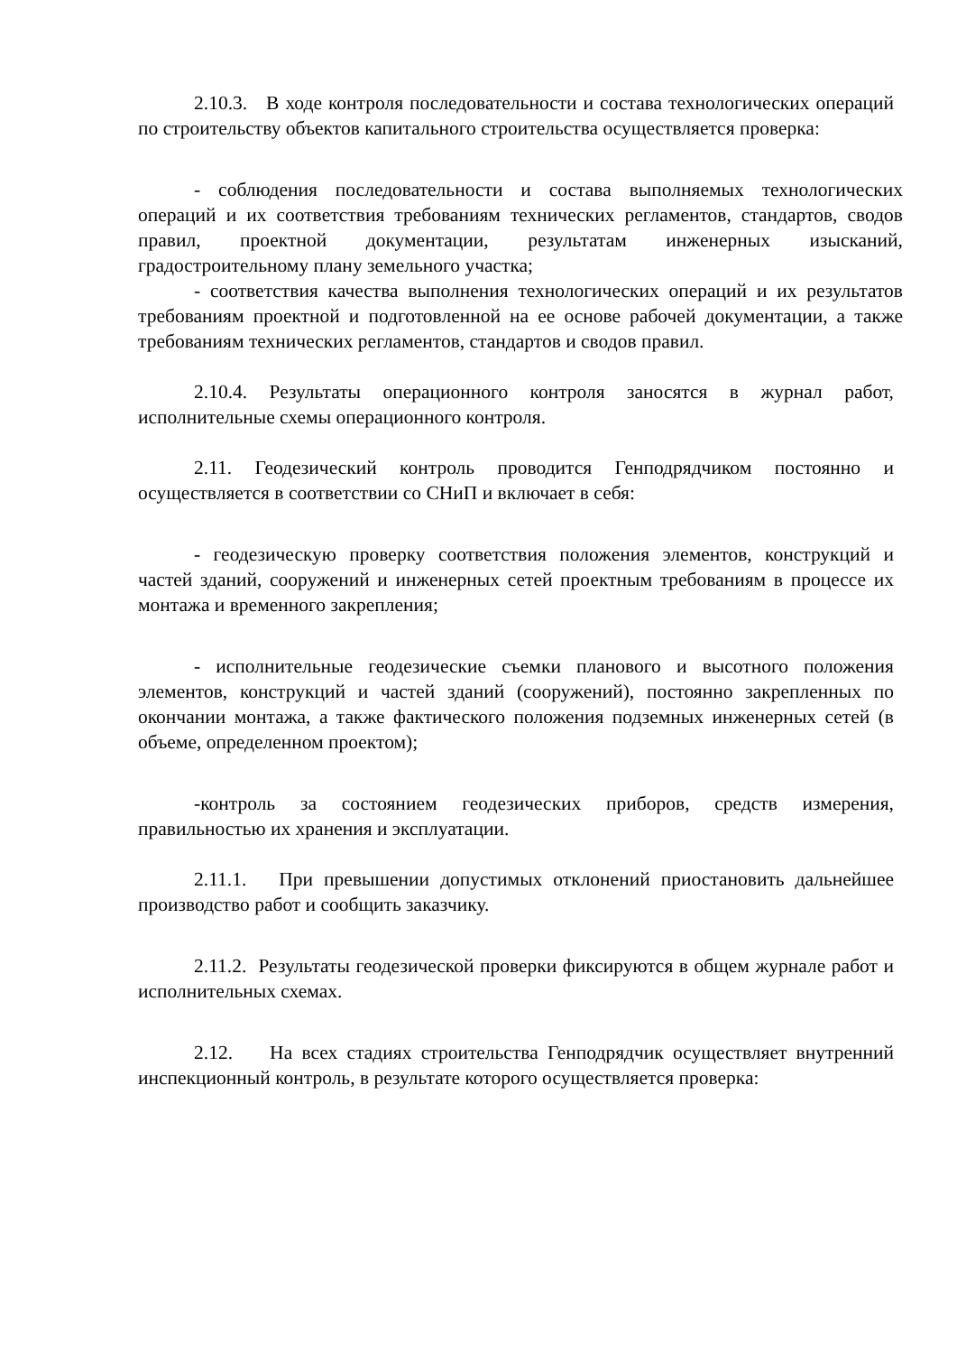2.10.3. В ходе контроля последовательности и состава технологических операций по строительству объектов капитального строительства осуществляется проверка:
- соблюдения последовательности и состава выполняемых технологических операций и их соответствия требованиям технических регламентов, стандартов, сводов правил, проектной документации, результатам инженерных изысканий, градостроительному плану земельного участка;
- соответствия качества выполнения технологических операций и их результатов требованиям проектной и подготовленной на ее основе рабочей документации, а также требованиям технических регламентов, стандартов и сводов правил.
2.10.4. Результаты операционного контроля заносятся в журнал работ, исполнительные схемы операционного контроля.
2.11. Геодезический контроль проводится Генподрядчиком постоянно и осуществляется в соответствии со СНиП и включает в себя:
- геодезическую проверку соответствия положения элементов, конструкций и частей зданий, сооружений и инженерных сетей проектным требованиям в процессе их монтажа и временного закрепления;
- исполнительные геодезические съемки планового и высотного положения элементов, конструкций и частей зданий (сооружений), постоянно закрепленных по окончании монтажа, а также фактического положения подземных инженерных сетей (в объеме, определенном проектом);
-контроль за состоянием геодезических приборов, средств измерения, правильностью их хранения и эксплуатации.
2.11.1. При превышении допустимых отклонений приостановить дальнейшее производство работ и сообщить заказчику.
2.11.2. Результаты геодезической проверки фиксируются в общем журнале работ и исполнительных схемах.
2.12. На всех стадиях строительства Генподрядчик осуществляет внутренний инспекционный контроль, в результате которого осуществляется проверка: